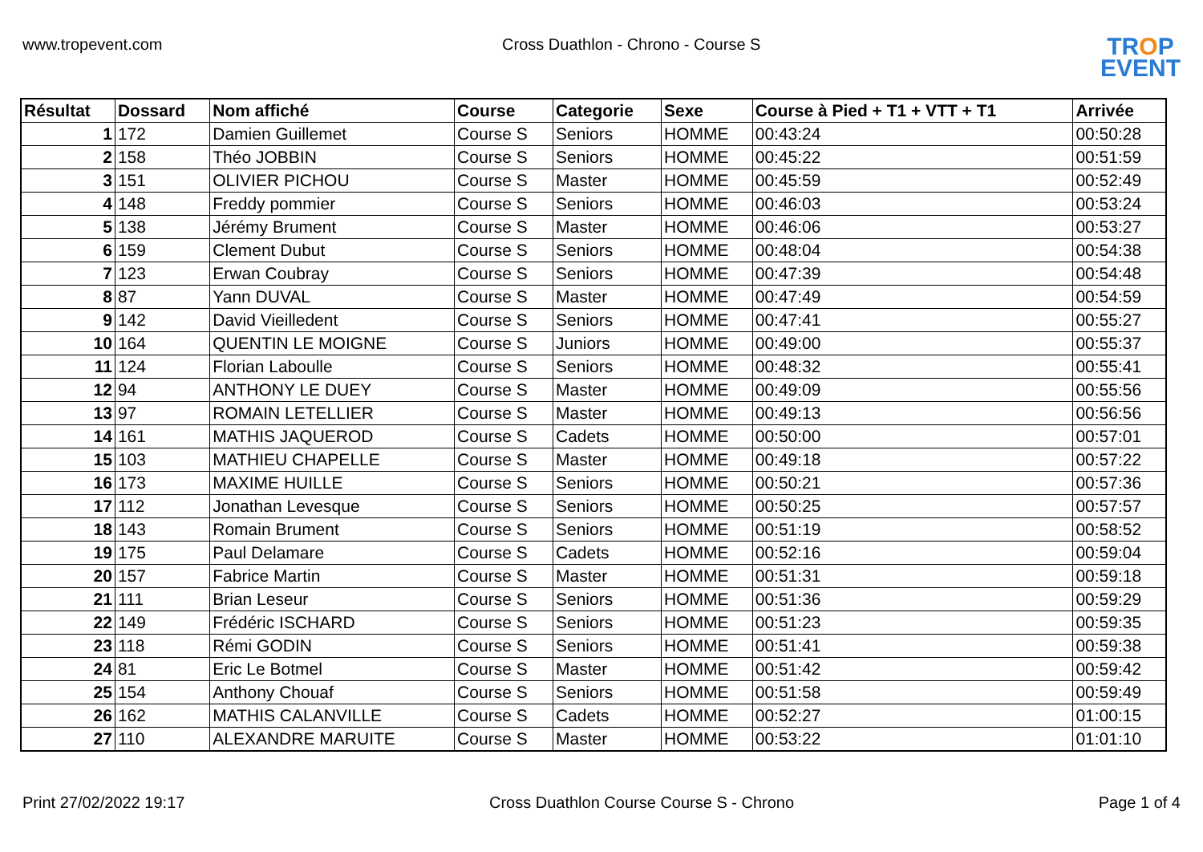www.tropevent.com Cross Duathlon - Chrono - Course S
TROP
EVENT
| Résultat | Dossard | Nom affiché | Course | Categorie | Sexe | Course à Pied + T1 + VTT + T1 | Arrivée |
| --- | --- | --- | --- | --- | --- | --- | --- |
| 1 | 172 | Damien Guillemet | Course S | Seniors | HOMME | 00:43:24 | 00:50:28 |
| 2 | 158 | Théo JOBBIN | Course S | Seniors | HOMME | 00:45:22 | 00:51:59 |
| 3 | 151 | OLIVIER PICHOU | Course S | Master | HOMME | 00:45:59 | 00:52:49 |
| 4 | 148 | Freddy pommier | Course S | Seniors | HOMME | 00:46:03 | 00:53:24 |
| 5 | 138 | Jérémy Brument | Course S | Master | HOMME | 00:46:06 | 00:53:27 |
| 6 | 159 | Clement Dubut | Course S | Seniors | HOMME | 00:48:04 | 00:54:38 |
| 7 | 123 | Erwan Coubray | Course S | Seniors | HOMME | 00:47:39 | 00:54:48 |
| 8 | 87 | Yann DUVAL | Course S | Master | HOMME | 00:47:49 | 00:54:59 |
| 9 | 142 | David Vieilledent | Course S | Seniors | HOMME | 00:47:41 | 00:55:27 |
| 10 | 164 | QUENTIN LE MOIGNE | Course S | Juniors | HOMME | 00:49:00 | 00:55:37 |
| 11 | 124 | Florian Laboulle | Course S | Seniors | HOMME | 00:48:32 | 00:55:41 |
| 12 | 94 | ANTHONY LE DUEY | Course S | Master | HOMME | 00:49:09 | 00:55:56 |
| 13 | 97 | ROMAIN LETELLIER | Course S | Master | HOMME | 00:49:13 | 00:56:56 |
| 14 | 161 | MATHIS JAQUEROD | Course S | Cadets | HOMME | 00:50:00 | 00:57:01 |
| 15 | 103 | MATHIEU CHAPELLE | Course S | Master | HOMME | 00:49:18 | 00:57:22 |
| 16 | 173 | MAXIME HUILLE | Course S | Seniors | HOMME | 00:50:21 | 00:57:36 |
| 17 | 112 | Jonathan Levesque | Course S | Seniors | HOMME | 00:50:25 | 00:57:57 |
| 18 | 143 | Romain Brument | Course S | Seniors | HOMME | 00:51:19 | 00:58:52 |
| 19 | 175 | Paul Delamare | Course S | Cadets | HOMME | 00:52:16 | 00:59:04 |
| 20 | 157 | Fabrice Martin | Course S | Master | HOMME | 00:51:31 | 00:59:18 |
| 21 | 111 | Brian Leseur | Course S | Seniors | HOMME | 00:51:36 | 00:59:29 |
| 22 | 149 | Frédéric ISCHARD | Course S | Seniors | HOMME | 00:51:23 | 00:59:35 |
| 23 | 118 | Rémi GODIN | Course S | Seniors | HOMME | 00:51:41 | 00:59:38 |
| 24 | 81 | Eric Le Botmel | Course S | Master | HOMME | 00:51:42 | 00:59:42 |
| 25 | 154 | Anthony Chouaf | Course S | Seniors | HOMME | 00:51:58 | 00:59:49 |
| 26 | 162 | MATHIS CALANVILLE | Course S | Cadets | HOMME | 00:52:27 | 01:00:15 |
| 27 | 110 | ALEXANDRE MARUITE | Course S | Master | HOMME | 00:53:22 | 01:01:10 |
Print 27/02/2022 19:17 Cross Duathlon Course Course S - Chrono
Page 1 of 4